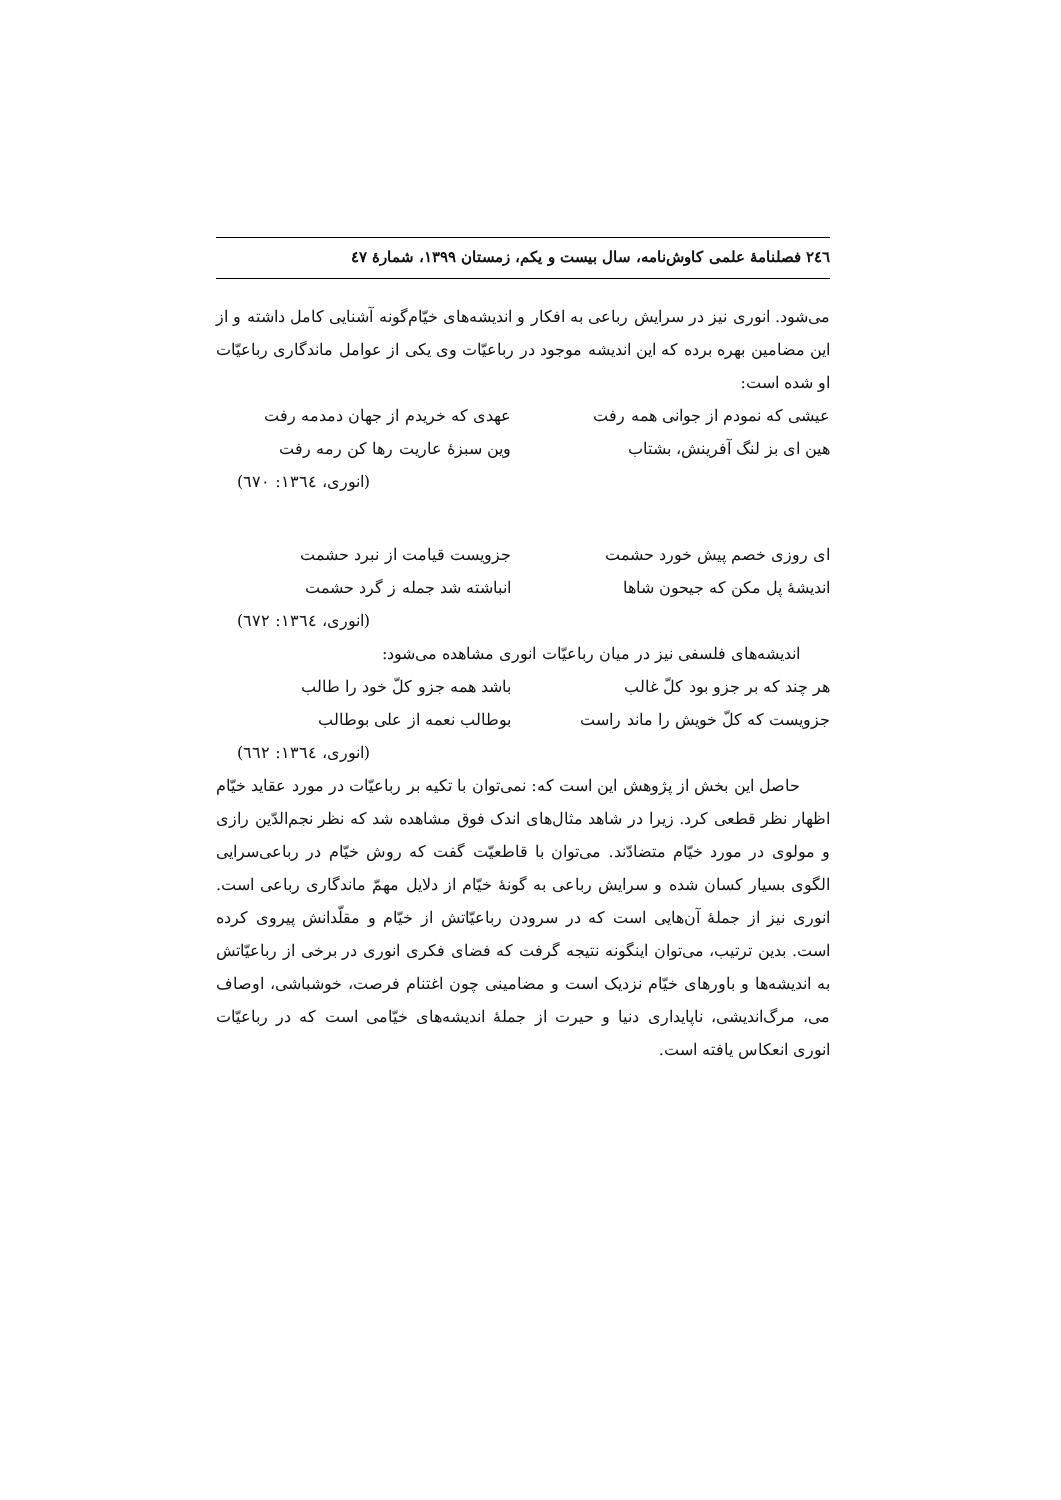۲٤٦ فصلنامهٔ علمی کاوش‌نامه، سال بیست و یکم، زمستان ۱۳۹۹، شمارهٔ ٤٧
می‌شود. انوری نیز در سرایش رباعی به افکار و اندیشه‌های خیّام‌گونه آشنایی کامل داشته و از این مضامین بهره برده که این اندیشه موجود در رباعیّات وی یکی از عوامل ماندگاری رباعیّات او شده است:
عیشی که نمودم از جوانی همه رفت عهدی که خریدم از جهان دمدمه رفت
هین ای بز لنگ آفرینش، بشتاب وین سبزهٔ عاریت رها کن رمه رفت
(انوری، ۱۳٦٤: ٦۷۰)
ای روزی خصم پیش خورد حشمت جزویست قیامت از نبرد حشمت
اندیشهٔ پل مکن که جیحون شاها انباشته شد جمله ز گرد حشمت
(انوری، ۱۳٦٤: ٦۷۲)
اندیشه‌های فلسفی نیز در میان رباعیّات انوری مشاهده می‌شود:
هر چند که بر جزو بود کلّ غالب باشد همه جزو کلّ خود را طالب
جزویست که کلّ خویش را ماند راست بوطالب نعمه از علی بوطالب
(انوری، ۱۳٦٤: ٦٦۲)
حاصل این بخش از پژوهش این است که: نمی‌توان با تکیه بر رباعیّات در مورد عقاید خیّام اظهار نظر قطعی کرد. زیرا در شاهد مثال‌های اندک فوق مشاهده شد که نظر نجم‌الدّین رازی و مولوی در مورد خیّام متضادّند. می‌توان با قاطعیّت گفت که روش خیّام در رباعی‌سرایی الگوی بسیار کسان شده و سرایش رباعی به گونهٔ خیّام از دلایل مهمّ ماندگاری رباعی است. انوری نیز از جملهٔ آن‌هایی است که در سرودن رباعیّاتش از خیّام و مقلّدانش پیروی کرده است. بدین ترتیب، می‌توان اینگونه نتیجه گرفت که فضای فکری انوری در برخی از رباعیّاتش به اندیشه‌ها و باورهای خیّام نزدیک است و مضامینی چون اغتنام فرصت، خوشباشی، اوصاف می، مرگ‌اندیشی، ناپایداری دنیا و حیرت از جملهٔ اندیشه‌های خیّامی است که در رباعیّات انوری انعکاس یافته است.